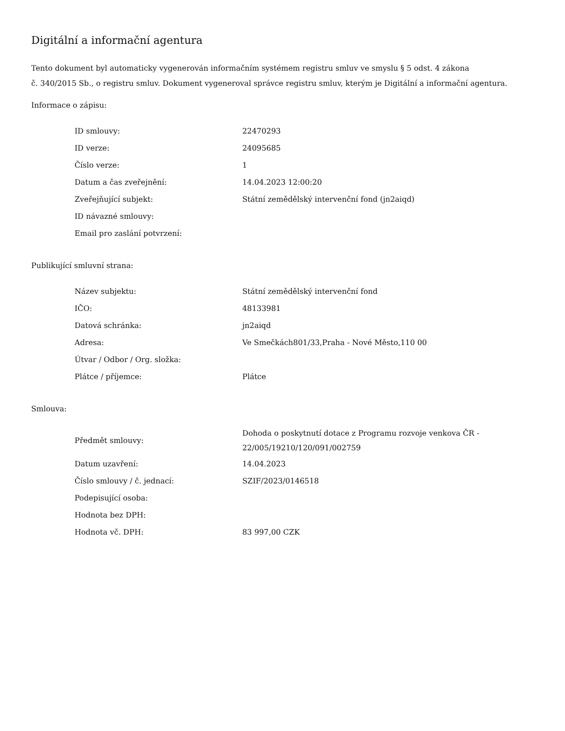Digitální a informační agentura
Tento dokument byl automaticky vygenerován informačním systémem registru smluv ve smyslu § 5 odst. 4 zákona
č. 340/2015 Sb., o registru smluv. Dokument vygeneroval správce registru smluv, kterým je Digitální a informační agentura.
Informace o zápisu:
| ID smlouvy: | 22470293 |
| ID verze: | 24095685 |
| Číslo verze: | 1 |
| Datum a čas zveřejnění: | 14.04.2023 12:00:20 |
| Zveřejňující subjekt: | Státní zemědělský intervenční fond (jn2aiqd) |
| ID návazné smlouvy: | |
| Email pro zaslání potvrzení: | |
Publikující smluvní strana:
| Název subjektu: | Státní zemědělský intervenční fond |
| IČO: | 48133981 |
| Datová schránka: | jn2aiqd |
| Adresa: | Ve Smečkách801/33,Praha - Nové Město,110 00 |
| Útvar / Odbor / Org. složka: | |
| Plátce / příjemce: | Plátce |
Smlouva:
| Předmět smlouvy: | Dohoda o poskytnutí dotace z Programu rozvoje venkova ČR - 22/005/19210/120/091/002759 |
| Datum uzavření: | 14.04.2023 |
| Číslo smlouvy / č. jednací: | SZIF/2023/0146518 |
| Podepisující osoba: | |
| Hodnota bez DPH: | |
| Hodnota vč. DPH: | 83 997,00 CZK |